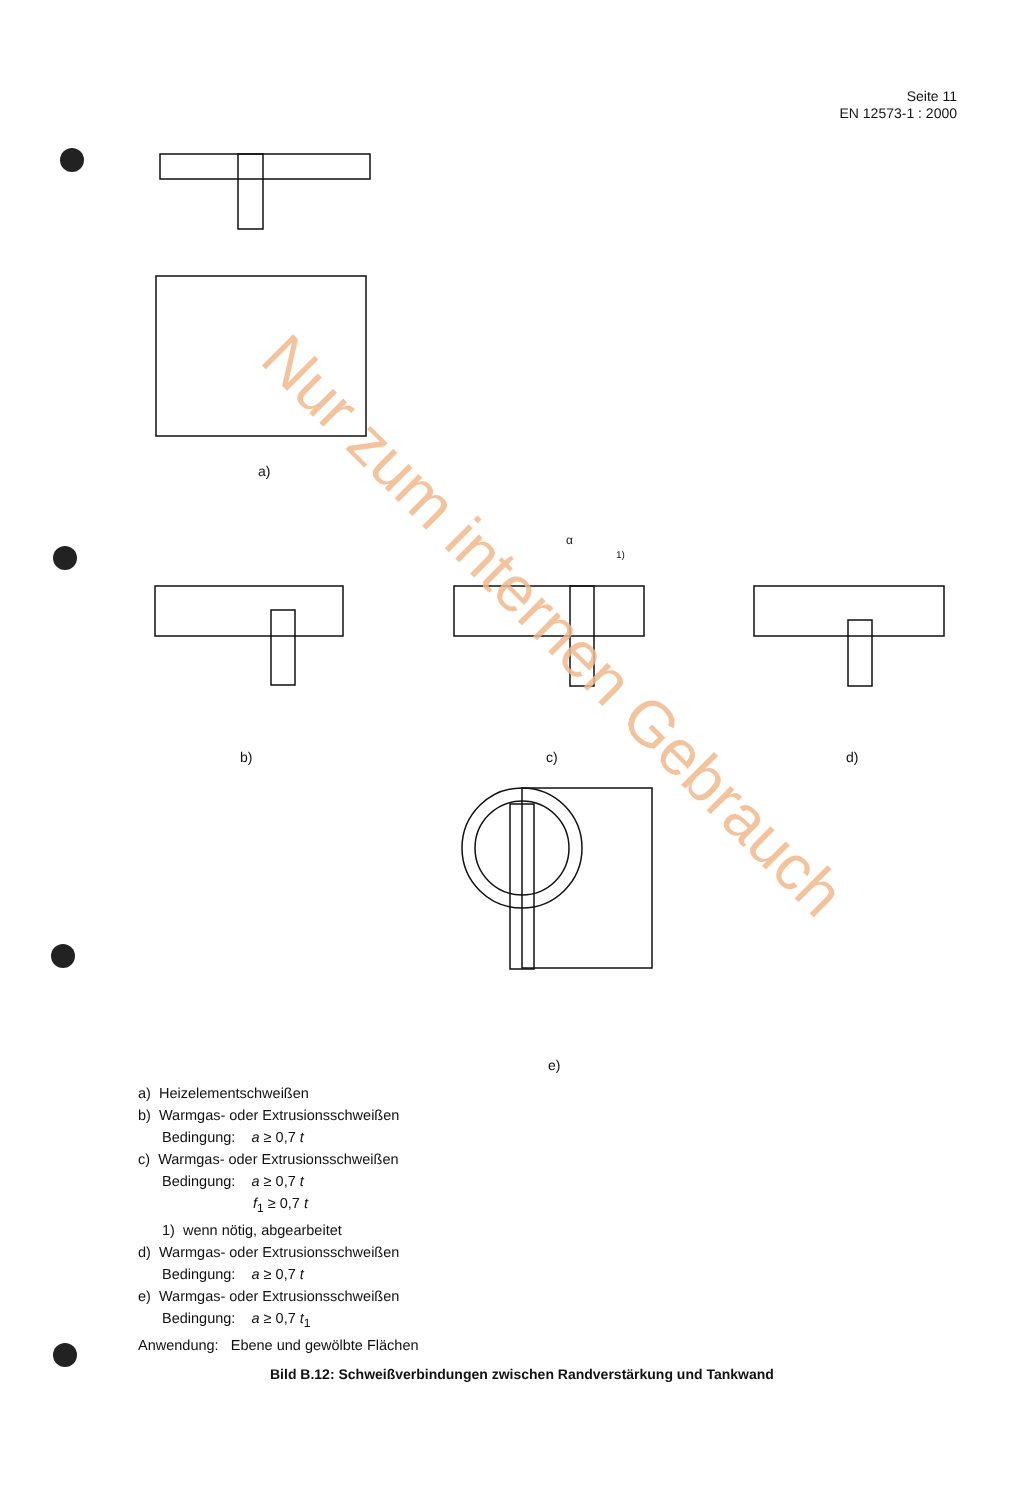Seite 11
EN 12573-1 : 2000
a)
b)
c)
d)
e)
α
1)
Nur zum internen Gebrauch
a) Heizelementschweißen
b) Warmgas- oder Extrusionsschweißen
Bedingung: a ≥ 0,7 t
c) Warmgas- oder Extrusionsschweißen
Bedingung: a ≥ 0,7 t
f<sub>1</sub> ≥ 0,7 t
1) wenn nötig, abgearbeitet
d) Warmgas- oder Extrusionsschweißen
Bedingung: a ≥ 0,7 t
e) Warmgas- oder Extrusionsschweißen
Bedingung: a ≥ 0,7 t<sub>1</sub>
Anwendung: Ebene und gewölbte Flächen
Bild B.12: Schweißverbindungen zwischen Randverstärkung und Tankwand